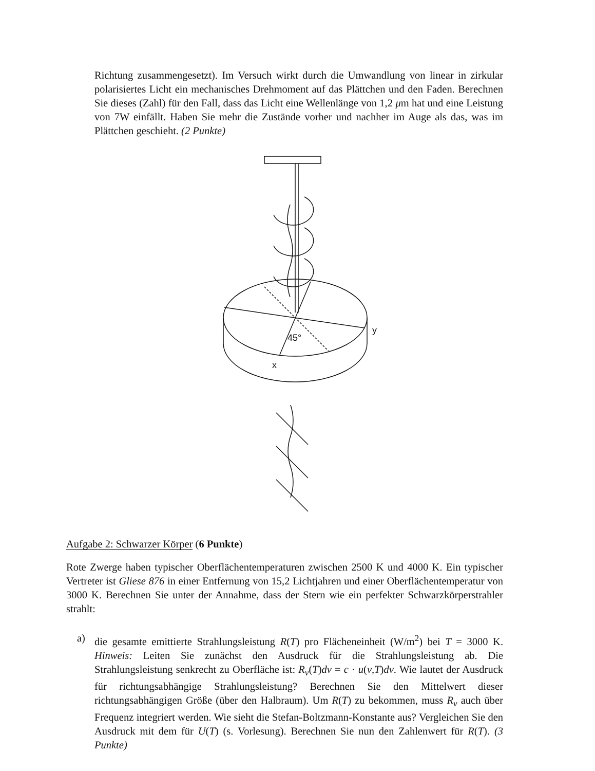Richtung zusammengesetzt). Im Versuch wirkt durch die Umwandlung von linear in zirkular polarisiertes Licht ein mechanisches Drehmoment auf das Plättchen und den Faden. Berechnen Sie dieses (Zahl) für den Fall, dass das Licht eine Wellenlänge von 1,2 μm hat und eine Leistung von 7W einfällt. Haben Sie mehr die Zustände vorher und nachher im Auge als das, was im Plättchen geschieht. (2 Punkte)
45°
y
x
Aufgabe 2: Schwarzer Körper (6 Punkte)
Rote Zwerge haben typischer Oberflächentemperaturen zwischen 2500 K und 4000 K. Ein typischer Vertreter ist Gliese 876 in einer Entfernung von 15,2 Lichtjahren und einer Oberflächentemperatur von 3000 K. Berechnen Sie unter der Annahme, dass der Stern wie ein perfekter Schwarzkörperstrahler strahlt:
a) die gesamte emittierte Strahlungsleistung R(T) pro Flächeneinheit (W/m<sup>2</sup>) bei T = 3000 K. Hinweis: Leiten Sie zunächst den Ausdruck für die Strahlungsleistung ab. Die Strahlungsleistung senkrecht zu Oberfläche ist: R<sub>ν</sub>(T)dν = c · u(ν,T)dν. Wie lautet der Ausdruck für richtungsabhängige Strahlungsleistung? Berechnen Sie den Mittelwert dieser richtungsabhängigen Größe (über den Halbraum). Um R(T) zu bekommen, muss R<sub>ν</sub> auch über Frequenz integriert werden. Wie sieht die Stefan-Boltzmann-Konstante aus? Vergleichen Sie den Ausdruck mit dem für U(T) (s. Vorlesung). Berechnen Sie nun den Zahlenwert für R(T). (3 Punkte)